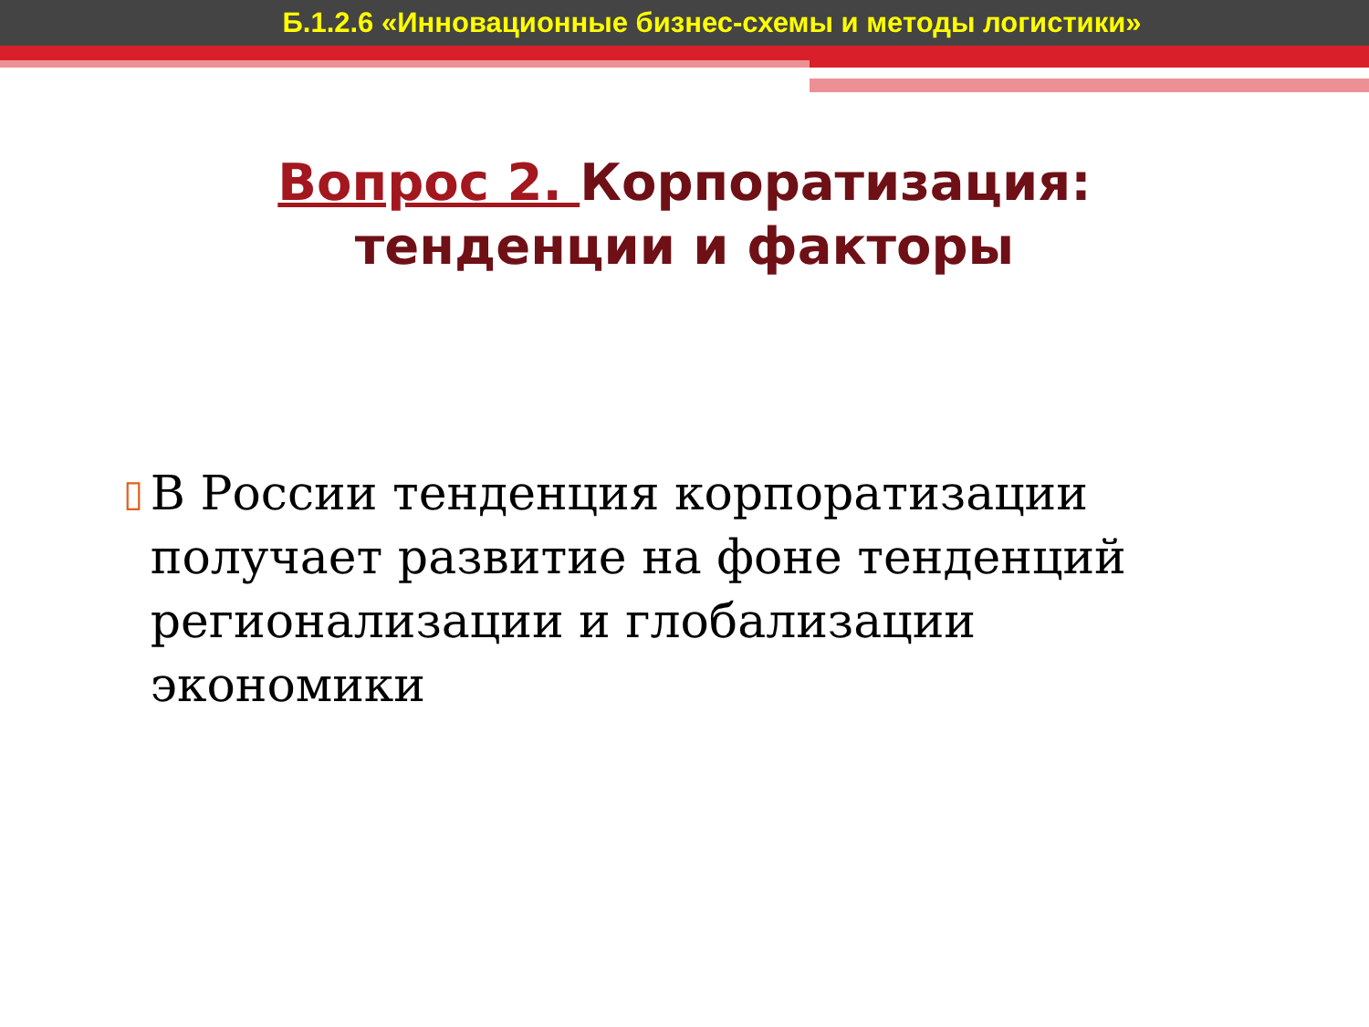Б.1.2.6 «Инновационные бизнес-схемы и методы логистики»
Вопрос 2. Корпоратизация: тенденции и факторы
▯
В России тенденция корпоратизации получает развитие на фоне тенденций регионализации и глобализации экономики